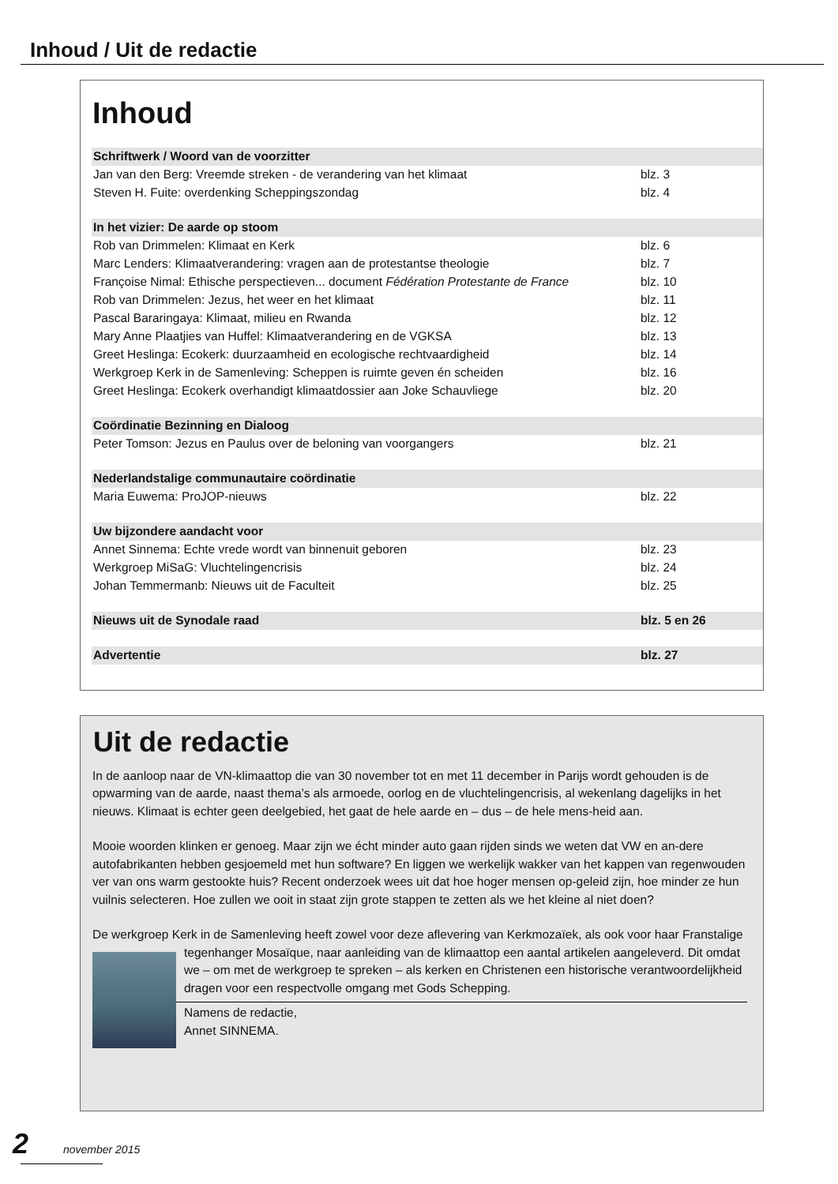Inhoud / Uit de redactie
Inhoud
| Schriftwerk / Woord van de voorzitter | |
| Jan van den Berg: Vreemde streken - de verandering van het klimaat | blz. 3 |
| Steven H. Fuite: overdenking Scheppingszondag | blz. 4 |
| In het vizier: De aarde op stoom | |
| Rob van Drimmelen: Klimaat en Kerk | blz. 6 |
| Marc Lenders: Klimaatverandering: vragen aan de protestantse theologie | blz. 7 |
| Françoise Nimal: Ethische perspectieven... document Fédération Protestante de France | blz. 10 |
| Rob van Drimmelen: Jezus, het weer en het klimaat | blz. 11 |
| Pascal Bararingaya: Klimaat, milieu en Rwanda | blz. 12 |
| Mary Anne Plaatjies van Huffel: Klimaatverandering en de VGKSA | blz. 13 |
| Greet Heslinga: Ecokerk: duurzaamheid en ecologische rechtvaardigheid | blz. 14 |
| Werkgroep Kerk in de Samenleving: Scheppen is ruimte geven én scheiden | blz. 16 |
| Greet Heslinga: Ecokerk overhandigt klimaatdossier aan Joke Schauvliege | blz. 20 |
| Coördinatie Bezinning en Dialoog | |
| Peter Tomson: Jezus en Paulus over de beloning van voorgangers | blz. 21 |
| Nederlandstalige communautaire coördinatie | |
| Maria Euwema: ProJOP-nieuws | blz. 22 |
| Uw bijzondere aandacht voor | |
| Annet Sinnema: Echte vrede wordt van binnenuit geboren | blz. 23 |
| Werkgroep MiSaG: Vluchtelingencrisis | blz. 24 |
| Johan Temmermanb: Nieuws uit de Faculteit | blz. 25 |
| Nieuws uit de Synodale raad | blz. 5 en 26 |
| Advertentie | blz. 27 |
Uit de redactie
In de aanloop naar de VN-klimaattop die van 30 november tot en met 11 december in Parijs wordt gehouden is de opwarming van de aarde, naast thema’s als armoede, oorlog en de vluchtelingencrisis, al wekenlang dagelijks in het nieuws. Klimaat is echter geen deelgebied, het gaat de hele aarde en – dus – de hele mens-heid aan.
Mooie woorden klinken er genoeg. Maar zijn we écht minder auto gaan rijden sinds we weten dat VW en an-dere autofabrikanten hebben gesjoemeld met hun software? En liggen we werkelijk wakker van het kappen van regenwouden ver van ons warm gestookte huis? Recent onderzoek wees uit dat hoe hoger mensen op-geleid zijn, hoe minder ze hun vuilnis selecteren. Hoe zullen we ooit in staat zijn grote stappen te zetten als we het kleine al niet doen?
De werkgroep Kerk in de Samenleving heeft zowel voor deze aflevering van Kerkmozaïek, als ook voor haar Franstalige tegenhanger Mosaïque, naar aanleiding van de klimaattop een aantal artikelen aangeleverd. Dit omdat we – om met de werkgroep te spreken – als kerken en Christenen een historische verantwoordelijkheid dragen voor een respectvolle omgang met Gods Schepping.
Namens de redactie,
Annet SINNEMA.
2 november 2015